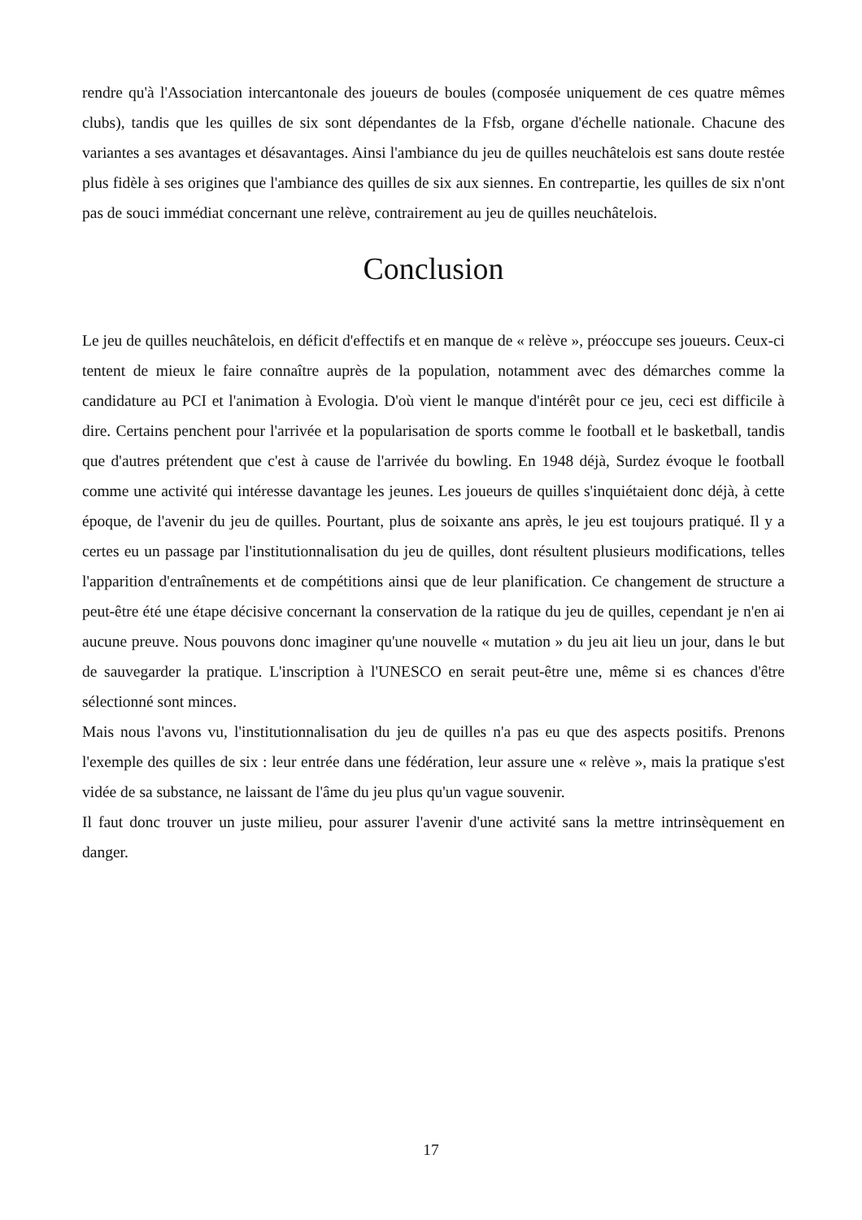rendre qu'à l'Association intercantonale des joueurs de boules (composée uniquement de ces quatre mêmes clubs), tandis que les quilles de six sont dépendantes de la Ffsb, organe d'échelle nationale. Chacune des variantes a ses avantages et désavantages. Ainsi l'ambiance du jeu de quilles neuchâtelois est sans doute restée plus fidèle à ses origines que l'ambiance des quilles de six aux siennes. En contrepartie, les quilles de six n'ont pas de souci immédiat concernant une relève, contrairement au jeu de quilles neuchâtelois.
Conclusion
Le jeu de quilles neuchâtelois, en déficit d'effectifs et en manque de « relève », préoccupe ses joueurs. Ceux-ci tentent de mieux le faire connaître auprès de la population, notamment avec des démarches comme la candidature au PCI et l'animation à Evologia. D'où vient le manque d'intérêt pour ce jeu, ceci est difficile à dire. Certains penchent pour l'arrivée et la popularisation de sports comme le football et le basketball, tandis que d'autres prétendent que c'est à cause de l'arrivée du bowling. En 1948 déjà, Surdez évoque le football comme une activité qui intéresse davantage les jeunes. Les joueurs de quilles s'inquiétaient donc déjà, à cette époque, de l'avenir du jeu de quilles. Pourtant, plus de soixante ans après, le jeu est toujours pratiqué. Il y a certes eu un passage par l'institutionnalisation du jeu de quilles, dont résultent plusieurs modifications, telles l'apparition d'entraînements et de compétitions ainsi que de leur planification. Ce changement de structure a peut-être été une étape décisive concernant la conservation de la ratique du jeu de quilles, cependant je n'en ai aucune preuve. Nous pouvons donc imaginer qu'une nouvelle « mutation » du jeu ait lieu un jour, dans le but de sauvegarder la pratique. L'inscription à l'UNESCO en serait peut-être une, même si es chances d'être sélectionné sont minces.
Mais nous l'avons vu, l'institutionnalisation du jeu de quilles n'a pas eu que des aspects positifs. Prenons l'exemple des quilles de six : leur entrée dans une fédération, leur assure une « relève », mais la pratique s'est vidée de sa substance, ne laissant de l'âme du jeu plus qu'un vague souvenir.
Il faut donc trouver un juste milieu, pour assurer l'avenir d'une activité sans la mettre intrinsèquement en danger.
17